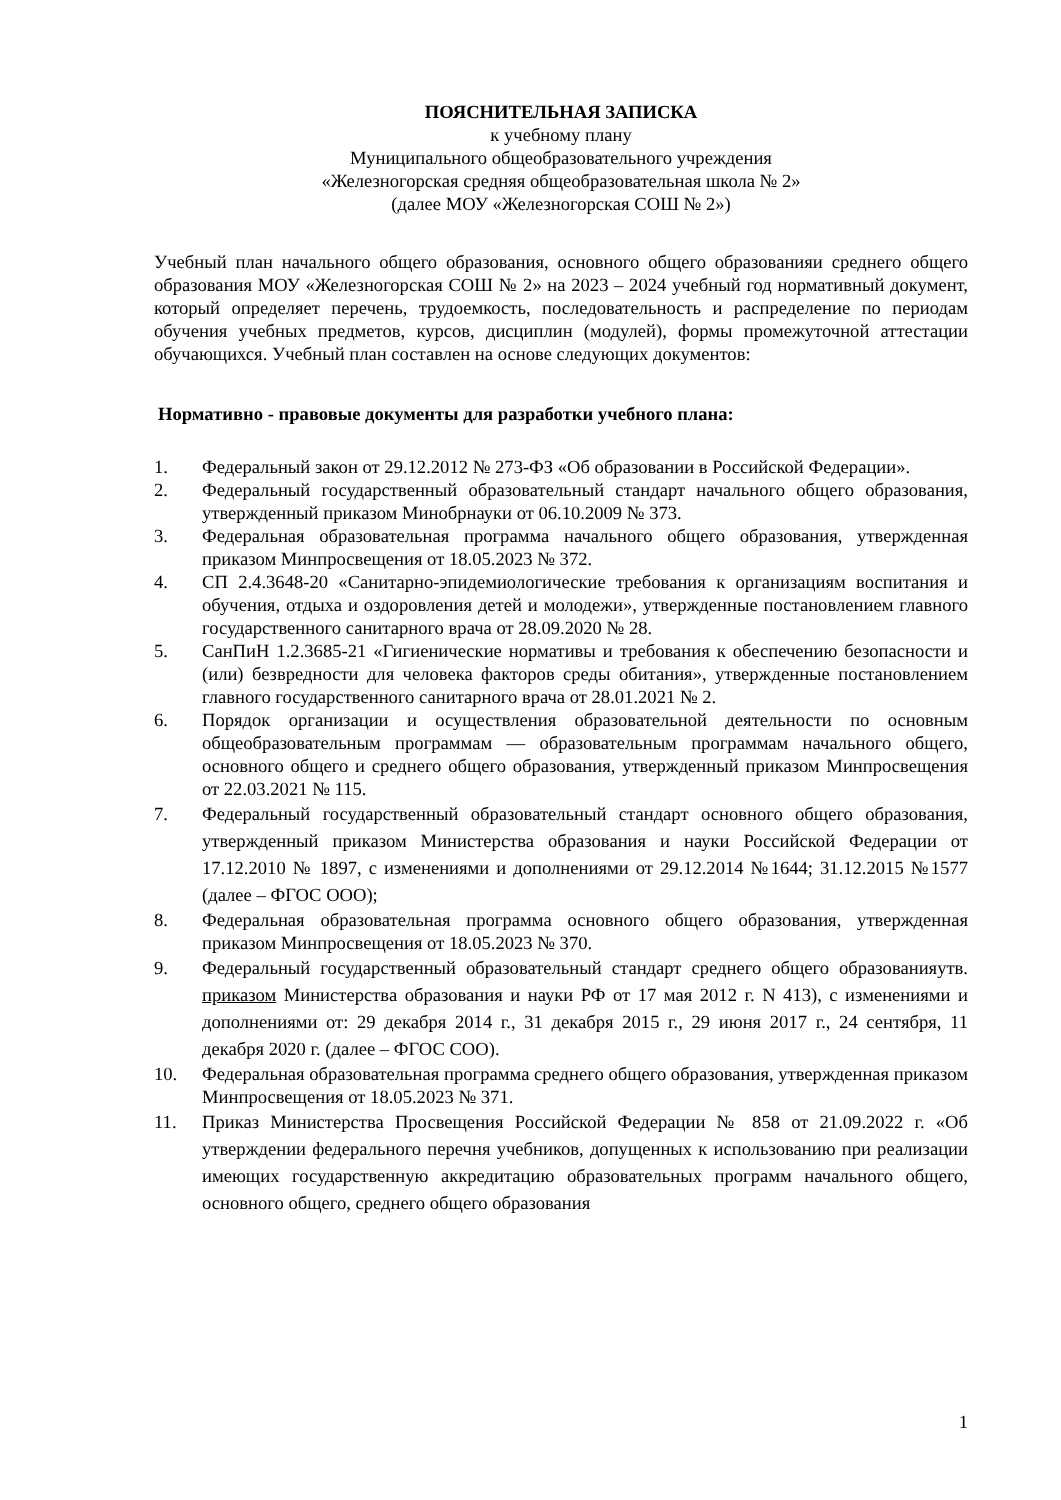ПОЯСНИТЕЛЬНАЯ ЗАПИСКА
к учебному плану
Муниципального общеобразовательного учреждения
«Железногорская средняя общеобразовательная школа № 2»
(далее МОУ «Железногорская СОШ № 2»)
Учебный план начального общего образования, основного общего образованияи среднего общего образования МОУ «Железногорская СОШ № 2» на 2023 – 2024 учебный год нормативный документ, который определяет перечень, трудоемкость, последовательность и распределение по периодам обучения учебных предметов, курсов, дисциплин (модулей), формы промежуточной аттестации обучающихся. Учебный план составлен на основе следующих документов:
Нормативно - правовые документы для разработки учебного плана:
1. Федеральный закон от 29.12.2012 № 273-ФЗ «Об образовании в Российской Федерации».
2. Федеральный государственный образовательный стандарт начального общего образования, утвержденный приказом Минобрнауки от 06.10.2009 № 373.
3. Федеральная образовательная программа начального общего образования, утвержденная приказом Минпросвещения от 18.05.2023 № 372.
4. СП 2.4.3648-20 «Санитарно-эпидемиологические требования к организациям воспитания и обучения, отдыха и оздоровления детей и молодежи», утвержденные постановлением главного государственного санитарного врача от 28.09.2020 № 28.
5. СанПиН 1.2.3685-21 «Гигиенические нормативы и требования к обеспечению безопасности и (или) безвредности для человека факторов среды обитания», утвержденные постановлением главного государственного санитарного врача от 28.01.2021 № 2.
6. Порядок организации и осуществления образовательной деятельности по основным общеобразовательным программам — образовательным программам начального общего, основного общего и среднего общего образования, утвержденный приказом Минпросвещения от 22.03.2021 № 115.
7. Федеральный государственный образовательный стандарт основного общего образования, утвержденный приказом Министерства образования и науки Российской Федерации от 17.12.2010 № 1897, с изменениями и дополнениями от 29.12.2014 №1644; 31.12.2015 №1577 (далее – ФГОС ООО);
8. Федеральная образовательная программа основного общего образования, утвержденная приказом Минпросвещения от 18.05.2023 № 370.
9. Федеральный государственный образовательный стандарт среднего общего образованияутв. приказом Министерства образования и науки РФ от 17 мая 2012 г. N 413), с изменениями и дополнениями от: 29 декабря 2014 г., 31 декабря 2015 г., 29 июня 2017 г., 24 сентября, 11 декабря 2020 г. (далее – ФГОС СОО).
10. Федеральная образовательная программа среднего общего образования, утвержденная приказом Минпросвещения от 18.05.2023 № 371.
11. Приказ Министерства Просвещения Российской Федерации № 858 от 21.09.2022 г. «Об утверждении федерального перечня учебников, допущенных к использованию при реализации имеющих государственную аккредитацию образовательных программ начального общего, основного общего, среднего общего образования
1